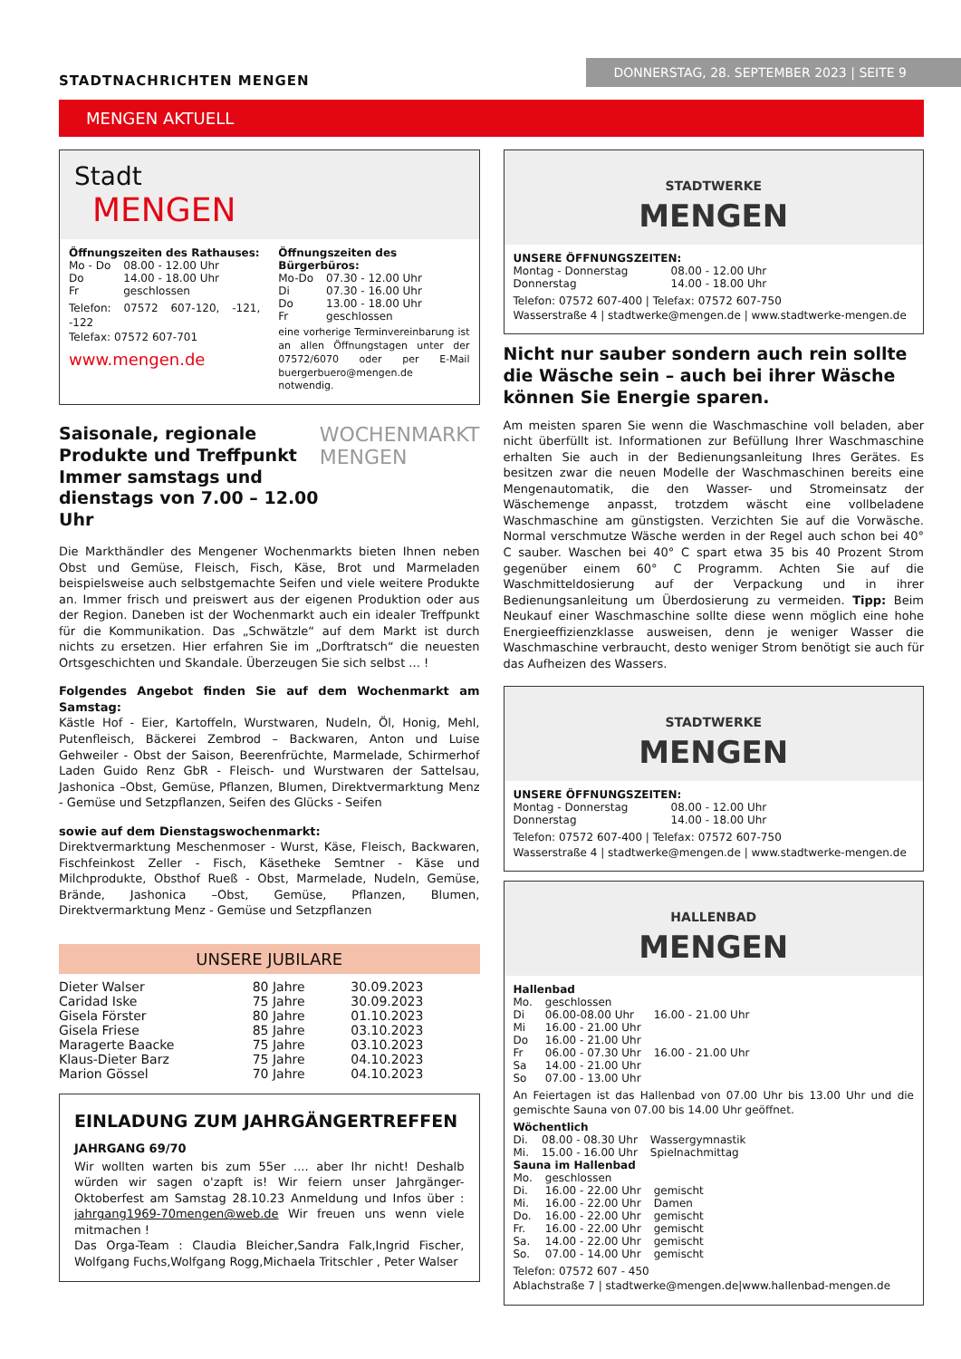STADTNACHRICHTEN MENGEN
DONNERSTAG, 28. SEPTEMBER 2023 | SEITE 9
MENGEN AKTUELL
Stadt
MENGEN
Öffnungszeiten des Rathauses:
| Mo - Do | 08.00 - 12.00 Uhr |
| Do | 14.00 - 18.00 Uhr |
| Fr | geschlossen |
Telefon: 07572 607-120, -121, -122
Telefax: 07572 607-701
www.mengen.de
Öffnungszeiten des Bürgerbüros:
| Mo-Do | 07.30 - 12.00 Uhr |
| Di | 07.30 - 16.00 Uhr |
| Do | 13.00 - 18.00 Uhr |
| Fr | geschlossen |
eine vorherige Terminvereinbarung ist an allen Öffnungstagen unter der 07572/6070 oder per E-Mail buergerbuero@mengen.de notwendig.
Saisonale, regionale Produkte und Treffpunkt Immer samstags und dienstags von 7.00 – 12.00 Uhr
WOCHENMARKT
MENGEN
Die Markthändler des Mengener Wochenmarkts bieten Ihnen neben Obst und Gemüse, Fleisch, Fisch, Käse, Brot und Marmeladen beispielsweise auch selbstgemachte Seifen und viele weitere Produkte an. Immer frisch und preiswert aus der eigenen Produktion oder aus der Region. Daneben ist der Wochenmarkt auch ein idealer Treffpunkt für die Kommunikation. Das „Schwätzle“ auf dem Markt ist durch nichts zu ersetzen. Hier erfahren Sie im „Dorftratsch“ die neuesten Ortsgeschichten und Skandale. Überzeugen Sie sich selbst ... !
Folgendes Angebot finden Sie auf dem Wochenmarkt am Samstag:
Kästle Hof - Eier, Kartoffeln, Wurstwaren, Nudeln, Öl, Honig, Mehl, Putenfleisch, Bäckerei Zembrod – Backwaren, Anton und Luise Gehweiler - Obst der Saison, Beerenfrüchte, Marmelade, Schirmerhof Laden Guido Renz GbR - Fleisch- und Wurstwaren der Sattelsau, Jashonica –Obst, Gemüse, Pflanzen, Blumen, Direktvermarktung Menz - Gemüse und Setzpflanzen, Seifen des Glücks - Seifen
sowie auf dem Dienstagswochenmarkt:
Direktvermarktung Meschenmoser - Wurst, Käse, Fleisch, Backwaren, Fischfeinkost Zeller - Fisch, Käsetheke Semtner - Käse und Milchprodukte, Obsthof Rueß - Obst, Marmelade, Nudeln, Gemüse, Brände, Jashonica –Obst, Gemüse, Pflanzen, Blumen, Direktvermarktung Menz - Gemüse und Setzpflanzen
UNSERE JUBILARE
| Dieter Walser | 80 Jahre | 30.09.2023 |
| Caridad Iske | 75 Jahre | 30.09.2023 |
| Gisela Förster | 80 Jahre | 01.10.2023 |
| Gisela Friese | 85 Jahre | 03.10.2023 |
| Maragerte Baacke | 75 Jahre | 03.10.2023 |
| Klaus-Dieter Barz | 75 Jahre | 04.10.2023 |
| Marion Gössel | 70 Jahre | 04.10.2023 |
EINLADUNG ZUM JAHRGÄNGERTREFFEN
JAHRGANG 69/70
Wir wollten warten bis zum 55er .... aber Ihr nicht! Deshalb würden wir sagen o'zapft is! Wir feiern unser Jahrgänger-Oktoberfest am Samstag 28.10.23 Anmeldung und Infos über : jahrgang1969-70mengen@web.de Wir freuen uns wenn viele mitmachen !
Das Orga-Team : Claudia Bleicher,Sandra Falk,Ingrid Fischer, Wolfgang Fuchs,Wolfgang Rogg,Michaela Tritschler , Peter Walser
STADTWERKE
MENGEN
UNSERE ÖFFNUNGSZEITEN:
| Montag - Donnerstag | 08.00 - 12.00 Uhr |
| Donnerstag | 14.00 - 18.00 Uhr |
Telefon: 07572 607-400 | Telefax: 07572 607-750
Wasserstraße 4 | stadtwerke@mengen.de | www.stadtwerke-mengen.de
Nicht nur sauber sondern auch rein sollte die Wäsche sein – auch bei ihrer Wäsche können Sie Energie sparen.
Am meisten sparen Sie wenn die Waschmaschine voll beladen, aber nicht überfüllt ist. Informationen zur Befüllung Ihrer Waschmaschine erhalten Sie auch in der Bedienungsanleitung Ihres Gerätes. Es besitzen zwar die neuen Modelle der Waschmaschinen bereits eine Mengenautomatik, die den Wasser- und Stromeinsatz der Wäschemenge anpasst, trotzdem wäscht eine vollbeladene Waschmaschine am günstigsten. Verzichten Sie auf die Vorwäsche. Normal verschmutze Wäsche werden in der Regel auch schon bei 40° C sauber. Waschen bei 40° C spart etwa 35 bis 40 Prozent Strom gegenüber einem 60° C Programm. Achten Sie auf die Waschmitteldosierung auf der Verpackung und in ihrer Bedienungsanleitung um Überdosierung zu vermeiden. Tipp: Beim Neukauf einer Waschmaschine sollte diese wenn möglich eine hohe Energieeffizienzklasse ausweisen, denn je weniger Wasser die Waschmaschine verbraucht, desto weniger Strom benötigt sie auch für das Aufheizen des Wassers.
STADTWERKE
MENGEN
UNSERE ÖFFNUNGSZEITEN:
| Montag - Donnerstag | 08.00 - 12.00 Uhr |
| Donnerstag | 14.00 - 18.00 Uhr |
Telefon: 07572 607-400 | Telefax: 07572 607-750
Wasserstraße 4 | stadtwerke@mengen.de | www.stadtwerke-mengen.de
HALLENBAD
MENGEN
Hallenbad
| Mo. | geschlossen | |
| Di | 06.00-08.00 Uhr | 16.00 - 21.00 Uhr |
| Mi | 16.00 - 21.00 Uhr | |
| Do | 16.00 - 21.00 Uhr | |
| Fr | 06.00 - 07.30 Uhr | 16.00 - 21.00 Uhr |
| Sa | 14.00 - 21.00 Uhr | |
| So | 07.00 - 13.00 Uhr | |
An Feiertagen ist das Hallenbad von 07.00 Uhr bis 13.00 Uhr und die gemischte Sauna von 07.00 bis 14.00 Uhr geöffnet.
Wöchentlich
| Di. | 08.00 - 08.30 Uhr | Wassergymnastik |
| Mi. | 15.00 - 16.00 Uhr | Spielnachmittag |
Sauna im Hallenbad
| Mo. | geschlossen | |
| Di. | 16.00 - 22.00 Uhr | gemischt |
| Mi. | 16.00 - 22.00 Uhr | Damen |
| Do. | 16.00 - 22.00 Uhr | gemischt |
| Fr. | 16.00 - 22.00 Uhr | gemischt |
| Sa. | 14.00 - 22.00 Uhr | gemischt |
| So. | 07.00 - 14.00 Uhr | gemischt |
Telefon: 07572 607 - 450
Ablachstraße 7 | stadtwerke@mengen.de|www.hallenbad-mengen.de